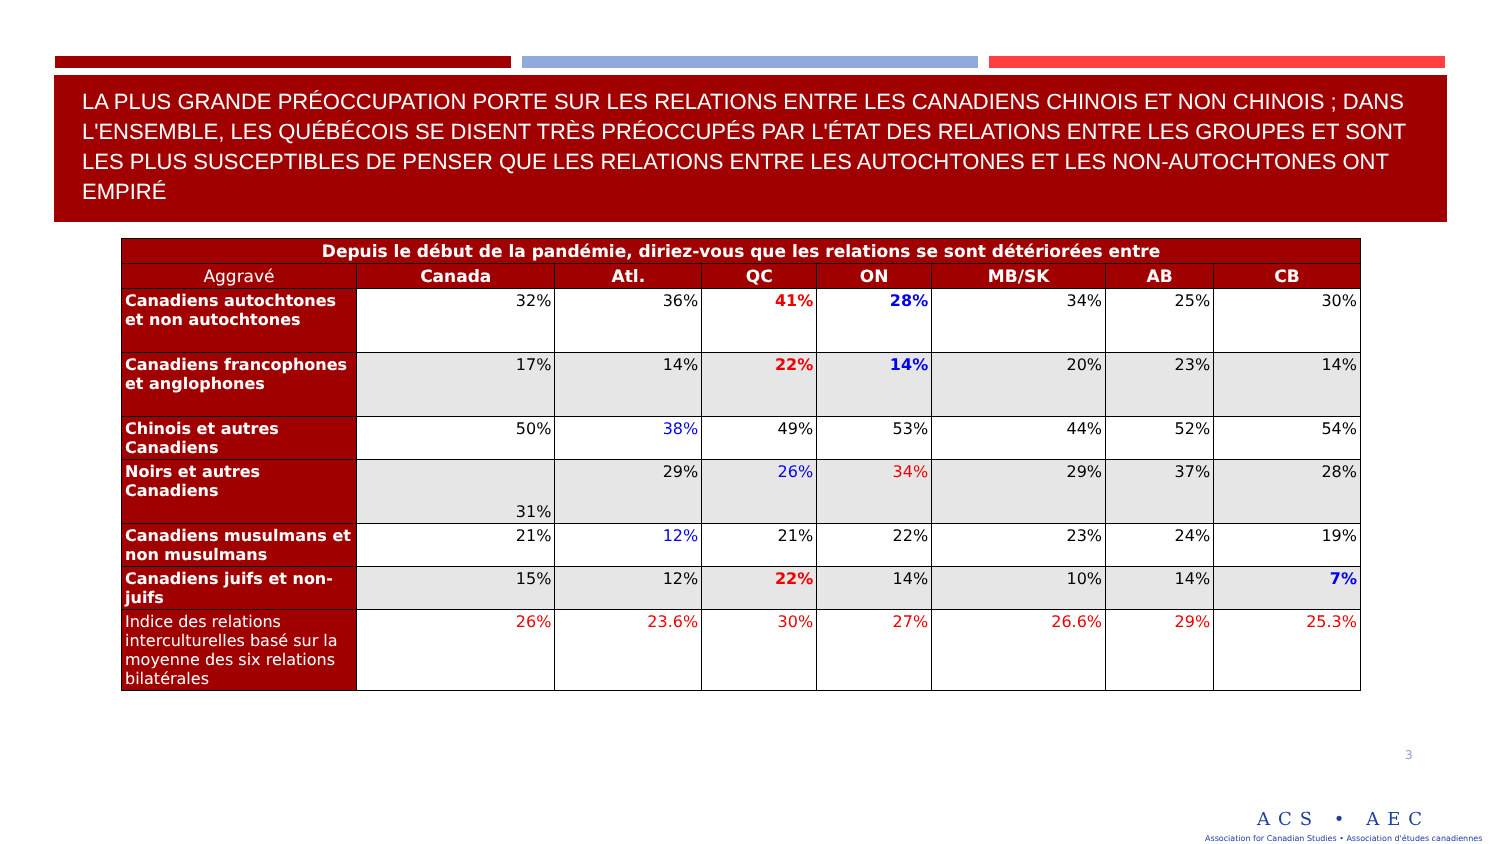LA PLUS GRANDE PRÉOCCUPATION PORTE SUR LES RELATIONS ENTRE LES CANADIENS CHINOIS ET NON CHINOIS ; DANS L'ENSEMBLE, LES QUÉBÉCOIS SE DISENT TRÈS PRÉOCCUPÉS PAR L'ÉTAT DES RELATIONS ENTRE LES GROUPES ET SONT LES PLUS SUSCEPTIBLES DE PENSER QUE LES RELATIONS ENTRE LES AUTOCHTONES ET LES NON-AUTOCHTONES ONT EMPIRÉ
| Depuis le début de la pandémie, diriez-vous que les relations se sont détériorées entre | | | | | | | |
| --- | --- | --- | --- | --- | --- | --- | --- |
| Aggravé | Canada | Atl. | QC | ON | MB/SK | AB | CB |
| Canadiens autochtones et non autochtones | 32% | 36% | 41% | 28% | 34% | 25% | 30% |
| Canadiens francophones et anglophones | 17% | 14% | 22% | 14% | 20% | 23% | 14% |
| Chinois et autres Canadiens | 50% | 38% | 49% | 53% | 44% | 52% | 54% |
| Noirs et autres Canadiens | 31% | 29% | 26% | 34% | 29% | 37% | 28% |
| Canadiens musulmans et non musulmans | 21% | 12% | 21% | 22% | 23% | 24% | 19% |
| Canadiens juifs et non-juifs | 15% | 12% | 22% | 14% | 10% | 14% | 7% |
| Indice des relations interculturelles basé sur la moyenne des six relations bilatérales | 26% | 23.6% | 30% | 27% | 26.6% | 29% | 25.3% |
3
ACS • AEC
Association for Canadian Studies • Association d'études canadiennes